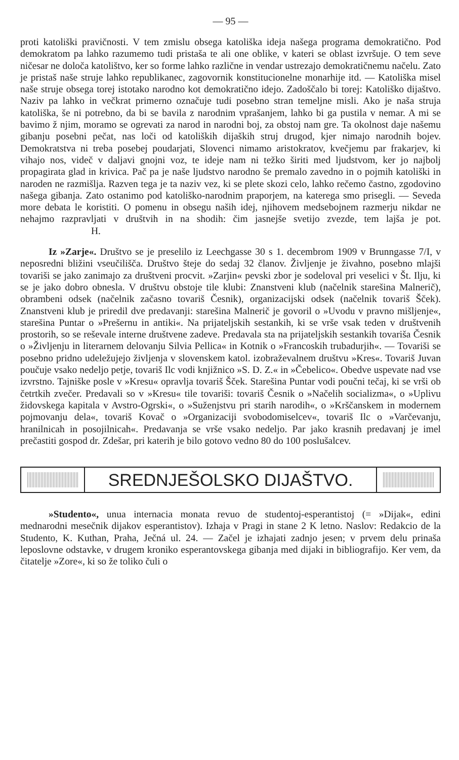— 95 —
proti katoliški pravičnosti. V tem zmislu obsega katoliška ideja našega programa demokratično. Pod demokratom pa lahko razumemo tudi pristaša te ali one oblike, v kateri se oblast izvršuje. O tem seve ničesar ne določa katolištvo, ker so forme lahko različne in vendar ustrezajo demokratičnemu načelu. Zato je pristaš naše struje lahko republikanec, zagovornik konstitucionelne monarhije itd. — Katoliška misel naše struje obsega torej istotako narodno kot demokratično idejo. Zadoščalo bi torej: Katoliško dijaštvo. Naziv pa lahko in večkrat primerno označuje tudi posebno stran temeljne misli. Ako je naša struja katoliška, še ni potrebno, da bi se bavila z narodnim vprašanjem, lahko bi ga pustila v nemar. A mi se bavimo ž njim, moramo se ogrevati za narod in narodni boj, za obstoj nam gre. Ta okolnost daje našemu gibanju posebni pečat, nas loči od katoliških dijaških struj drugod, kjer nimajo narodnih bojev. Demokratstva ni treba posebej poudarjati, Slovenci nimamo aristokratov, kvečjemu par frakarjev, ki vihajo nos, videč v daljavi gnojni voz, te ideje nam ni težko širiti med ljudstvom, ker jo najbolj propagirata glad in krivica. Pač pa je naše ljudstvo narodno še premalo zavedno in o pojmih katoliški in naroden ne razmišlja. Razven tega je ta naziv vez, ki se plete skozi celo, lahko rečemo častno, zgodovino našega gibanja. Zato ostanimo pod katoliško-narodnim praporjem, na katerega smo prisegli. — Seveda more debata le koristiti. O pomenu in obsegu naših idej, njihovem medsebojnem razmerju nikdar ne nehajmo razpravljati v društvih in na shodih: čim jasnejše svetijo zvezde, tem lajša je pot. H.
Iz »Zarje«. Društvo se je preselilo iz Leechgasse 30 s 1. decembrom 1909 v Brunngasse 7/I, v neposredni bližini vseučilišča. Društvo šteje do sedaj 32 članov. Življenje je živahno, posebno mlajši tovariši se jako zanimajo za društveni procvit. »Zarjin« pevski zbor je sodeloval pri veselici v Št. Ilju, ki se je jako dobro obnesla. V društvu obstoje tile klubi: Znanstveni klub (načelnik starešina Malnerič), obrambeni odsek (načelnik začasno tovariš Česnik), organizacijski odsek (načelnik tovariš Šček). Znanstveni klub je priredil dve predavanji: starešina Malnerič je govoril o »Uvodu v pravno mišljenje«, starešina Puntar o »Prešernu in antiki«. Na prijateljskih sestankih, ki se vrše vsak teden v društvenih prostorih, so se reševale interne društvene zadeve. Predavala sta na prijateljskih sestankih tovariša Česnik o »Življenju in literarnem delovanju Silvia Pellica« in Kotnik o »Francoskih trubadurjih«. — Tovariši se posebno pridno udeležujejo življenja v slovenskem katol. izobraževalnem društvu »Kres«. Tovariš Juvan poučuje vsako nedeljo petje, tovariš Ilc vodi knjižnico »S. D. Z.« in »Čebelico«. Obedve uspevate nad vse izvrstno. Tajniške posle v »Kresu« opravlja tovariš Šček. Starešina Puntar vodi poučni tečaj, ki se vrši ob četrtkih zvečer. Predavali so v »Kresu« tile tovariši: tovariš Česnik o »Načelih socializma«, o »Uplivu židovskega kapitala v Avstro-Ogrski«, o »Suženjstvu pri starih narodih«, o »Krščanskem in modernem pojmovanju dela«, tovariš Kovač o »Organizaciji svobodomiselcev«, tovariš Ilc o »Varčevanju, hranilnicah in posojilnicah«. Predavanja se vrše vsako nedeljo. Par jako krasnih predavanj je imel prečastiti gospod dr. Zdešar, pri katerih je bilo gotovo vedno 80 do 100 poslušalcev.
SREDNJEŠOLSKO DIJAŠTVO.
»Studento«, unua internacia monata revuo de studentoj-esperantistoj (= »Dijak«, edini mednarodni mesečnik dijakov esperantistov). Izhaja v Pragi in stane 2 K letno. Naslov: Redakcio de la Studento, K. Kuthan, Praha, Ječná ul. 24. — Začel je izhajati zadnjo jesen; v prvem delu prinaša leposlovne odstavke, v drugem kroniko esperantovskega gibanja med dijaki in bibliografijo. Ker vem, da čitatelje »Zore«, ki so že toliko čuli o